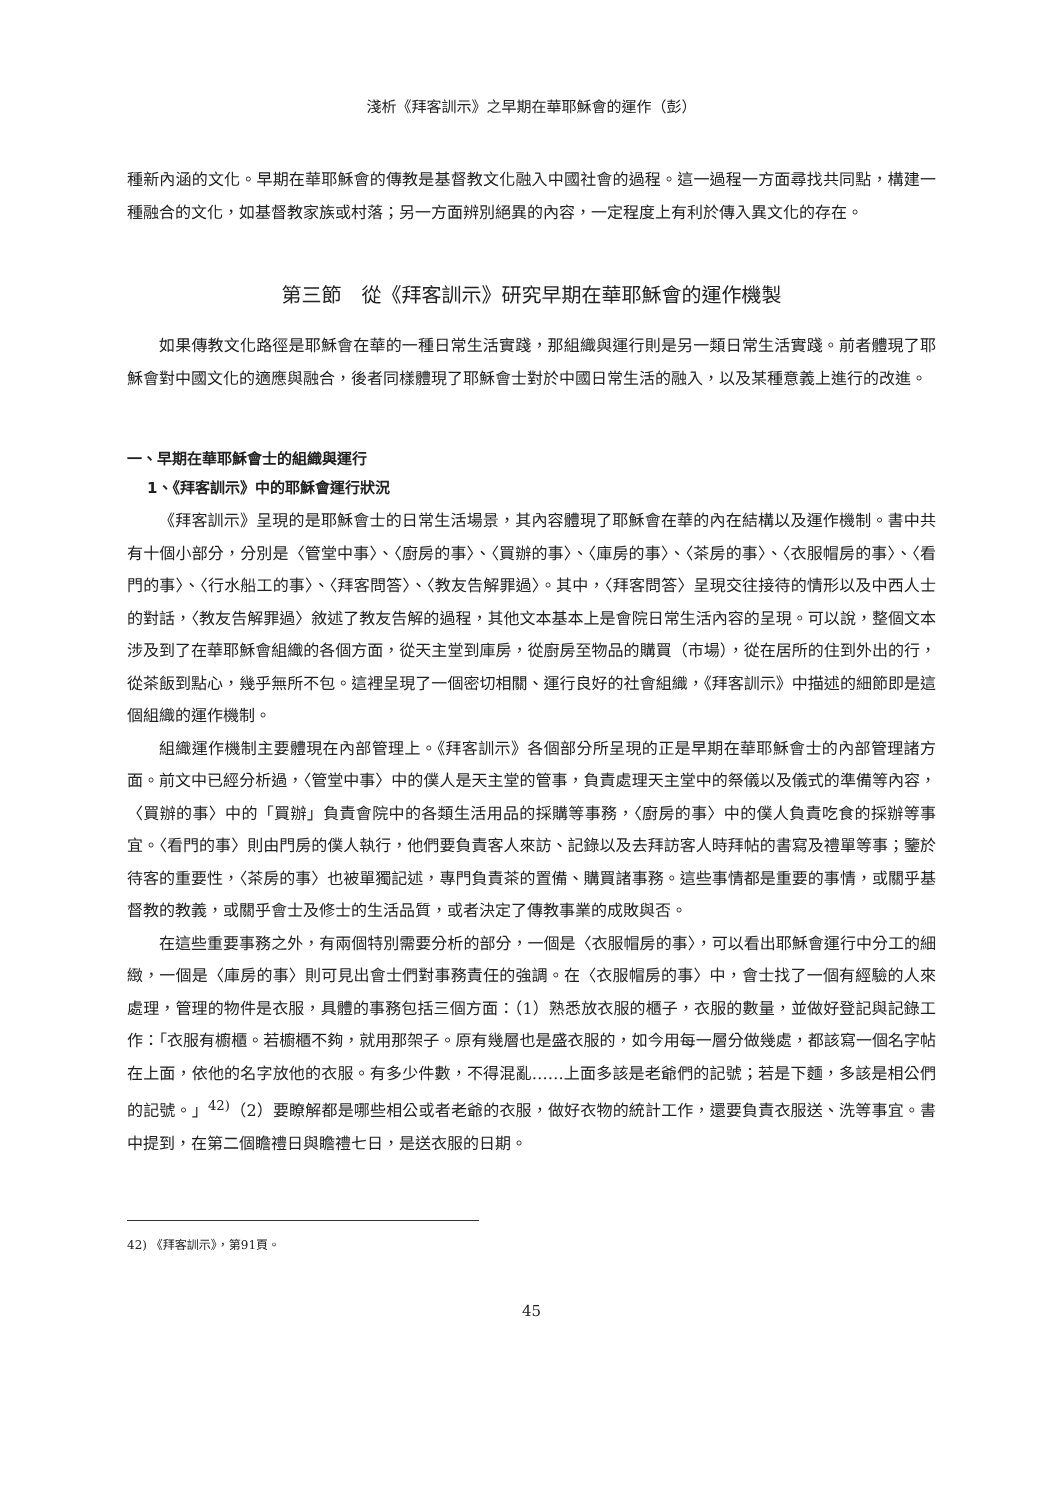淺析《拜客訓示》之早期在華耶穌會的運作（彭）
種新內涵的文化。早期在華耶穌會的傳教是基督教文化融入中國社會的過程。這一過程一方面尋找共同點，構建一種融合的文化，如基督教家族或村落；另一方面辨別絕異的內容，一定程度上有利於傳入異文化的存在。
第三節　從《拜客訓示》研究早期在華耶穌會的運作機製
如果傳教文化路徑是耶穌會在華的一種日常生活實踐，那組織與運行則是另一類日常生活實踐。前者體現了耶穌會對中國文化的適應與融合，後者同樣體現了耶穌會士對於中國日常生活的融入，以及某種意義上進行的改進。
一、早期在華耶穌會士的組織與運行
1、《拜客訓示》中的耶穌會運行狀況
《拜客訓示》呈現的是耶穌會士的日常生活場景，其內容體現了耶穌會在華的內在結構以及運作機制。書中共有十個小部分，分別是〈管堂中事〉、〈廚房的事〉、〈買辦的事〉、〈庫房的事〉、〈茶房的事〉、〈衣服帽房的事〉、〈看門的事〉、〈行水船工的事〉、〈拜客問答〉、〈教友告解罪過〉。其中，〈拜客問答〉呈現交往接待的情形以及中西人士的對話，〈教友告解罪過〉敘述了教友告解的過程，其他文本基本上是會院日常生活內容的呈現。可以說，整個文本涉及到了在華耶穌會組織的各個方面，從天主堂到庫房，從廚房至物品的購買（市場），從在居所的住到外出的行，從茶飯到點心，幾乎無所不包。這裡呈現了一個密切相關、運行良好的社會組織，《拜客訓示》中描述的細節即是這個組織的運作機制。
組織運作機制主要體現在內部管理上。《拜客訓示》各個部分所呈現的正是早期在華耶穌會士的內部管理諸方面。前文中已經分析過，〈管堂中事〉中的僕人是天主堂的管事，負責處理天主堂中的祭儀以及儀式的準備等內容，〈買辦的事〉中的「買辦」負責會院中的各類生活用品的採購等事務，〈廚房的事〉中的僕人負責吃食的採辦等事宜。〈看門的事〉則由門房的僕人執行，他們要負責客人來訪、記錄以及去拜訪客人時拜帖的書寫及禮單等事；鑒於待客的重要性，〈茶房的事〉也被單獨記述，專門負責茶的置備、購買諸事務。這些事情都是重要的事情，或關乎基督教的教義，或關乎會士及修士的生活品質，或者決定了傳教事業的成敗與否。
在這些重要事務之外，有兩個特別需要分析的部分，一個是〈衣服帽房的事〉，可以看出耶穌會運行中分工的細緻，一個是〈庫房的事〉則可見出會士們對事務責任的強調。在〈衣服帽房的事〉中，會士找了一個有經驗的人來處理，管理的物件是衣服，具體的事務包括三個方面：（1）熟悉放衣服的櫃子，衣服的數量，並做好登記與記錄工作：「衣服有櫥櫃。若櫥櫃不夠，就用那架子。原有幾層也是盛衣服的，如今用每一層分做幾處，都該寫一個名字帖在上面，依他的名字放他的衣服。有多少件數，不得混亂……上面多該是老爺們的記號；若是下麵，多該是相公們的記號。」<sup>42)</sup>（2）要瞭解都是哪些相公或者老爺的衣服，做好衣物的統計工作，還要負責衣服送、洗等事宜。書中提到，在第二個瞻禮日與瞻禮七日，是送衣服的日期。
42) 《拜客訓示》，第91頁。
45